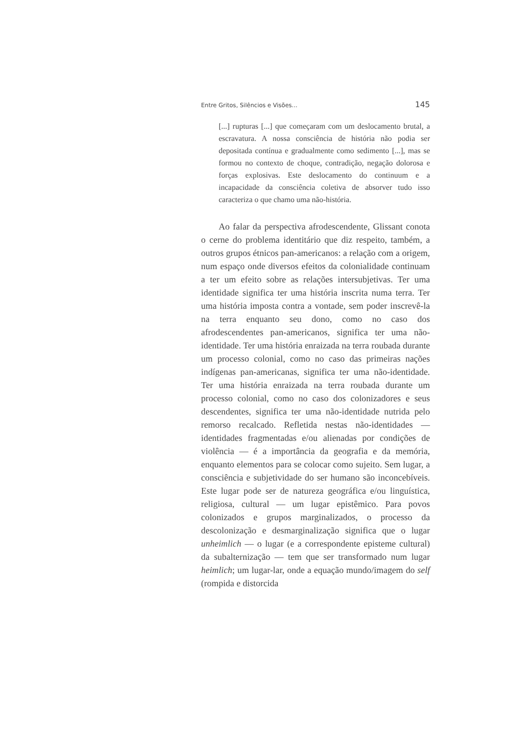Entre Gritos, Silêncios e Visões... 145
[...] rupturas [...] que começaram com um deslocamento brutal, a escravatura. A nossa consciência de história não podia ser depositada contínua e gradualmente como sedimento [...], mas se formou no contexto de choque, contradição, negação dolorosa e forças explosivas. Este deslocamento do continuum e a incapacidade da consciência coletiva de absorver tudo isso caracteriza o que chamo uma não-história.
Ao falar da perspectiva afrodescendente, Glissant conota o cerne do problema identitário que diz respeito, também, a outros grupos étnicos pan-americanos: a relação com a origem, num espaço onde diversos efeitos da colonialidade continuam a ter um efeito sobre as relações intersubjetivas. Ter uma identidade significa ter uma história inscrita numa terra. Ter uma história imposta contra a vontade, sem poder inscrevê-la na terra enquanto seu dono, como no caso dos afrodescendentes pan-americanos, significa ter uma não-identidade. Ter uma história enraizada na terra roubada durante um processo colonial, como no caso das primeiras nações indígenas pan-americanas, significa ter uma não-identidade. Ter uma história enraizada na terra roubada durante um processo colonial, como no caso dos colonizadores e seus descendentes, significa ter uma não-identidade nutrida pelo remorso recalcado. Refletida nestas não-identidades — identidades fragmentadas e/ou alienadas por condições de violência — é a importância da geografia e da memória, enquanto elementos para se colocar como sujeito. Sem lugar, a consciência e subjetividade do ser humano são inconcebíveis. Este lugar pode ser de natureza geográfica e/ou linguística, religiosa, cultural — um lugar epistêmico. Para povos colonizados e grupos marginalizados, o processo da descolonização e desmarginalização significa que o lugar unheimlich — o lugar (e a correspondente episteme cultural) da subalternização — tem que ser transformado num lugar heimlich; um lugar-lar, onde a equação mundo/imagem do self (rompida e distorcida